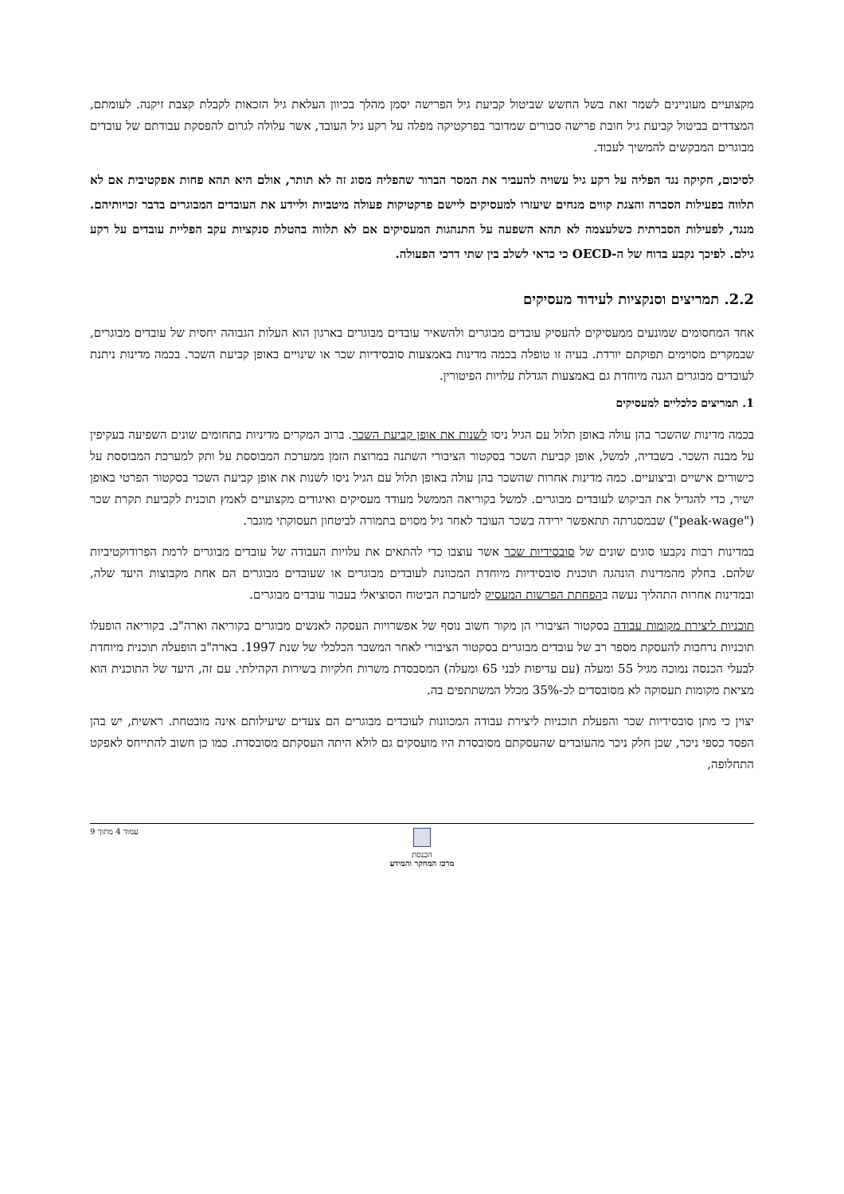מקצועיים מעוניינים לשמר זאת בשל החשש שביטול קביעת גיל הפרישה יסמן מהלך בכיוון העלאת גיל הזכאות לקבלת קצבת זיקנה. לעומתם, המצדדים בביטול קביעת גיל חובת פרישה סבורים שמדובר בפרקטיקה מפלה על רקע גיל העובד, אשר עלולה לגרום להפסקת עבודתם של עובדים מבוגרים המבקשים להמשיך לעבוד.
לסיכום, חקיקה נגד הפליה על רקע גיל עשויה להעביר את המסר הברור שהפליה מסוג זה לא תותר, אולם היא תהא פחות אפקטיבית אם לא תלווה בפעילות הסברה והצגת קווים מנחים שיעזרו למעסיקים ליישם פרקטיקות פעולה מיטביות וליידע את העובדים המבוגרים בדבר זכויותיהם. מנגד, לפעילות הסברתית כשלעצמה לא תהא השפעה על התנהגות המעסיקים אם לא תלווה בהטלת סנקציות עקב הפליית עובדים על רקע גילם. לפיכך נקבע בדוח של ה-OECD כי כדאי לשלב בין שתי דרכי הפעולה.
2.2. תמריצים וסנקציות לעידוד מעסיקים
אחד המחסומים שמונעים ממעסיקים להעסיק עובדים מבוגרים ולהשאיר עובדים מבוגרים בארגון הוא העלות הגבוהה יחסית של עובדים מבוגרים, שבמקרים מסוימים תפוקתם יורדת. בעיה זו טופלה בכמה מדינות באמצעות סובסידיות שכר או שינויים באופן קביעת השכר. בכמה מדינות ניתנת לעובדים מבוגרים הגנה מיוחדת גם באמצעות הגדלת עלויות הפיטורין.
1. תמריצים כלכליים למעסיקים
בכמה מדינות שהשכר בהן עולה באופן תלול עם הגיל ניסו לשנות את אופן קביעת השכר. ברוב המקרים מדיניות בתחומים שונים השפיעה בעקיפין על מבנה השכר. בשבדיה, למשל, אופן קביעת השכר בסקטור הציבורי השתנה במרוצת הזמן ממערכת המבוססת על ותק למערכת המבוססת על כישורים אישיים וביצועיים. כמה מדינות אחרות שהשכר בהן עולה באופן תלול עם הגיל ניסו לשנות את אופן קביעת השכר בסקטור הפרטי באופן ישיר, כדי להגדיל את הביקוש לעובדים מבוגרים. למשל בקוריאה הממשל מעודד מעסיקים ואיגודים מקצועיים לאמץ תוכנית לקביעת תקרת שכר ("peak-wage") שבמסגרתה תתאפשר ירידה בשכר העובד לאחר גיל מסוים בתמורה לביטחון תעסוקתי מוגבר.
במדינות רבות נקבעו סוגים שונים של סובסידיות שכר אשר עוצבו כדי להתאים את עלויות העבודה של עובדים מבוגרים לרמת הפרודוקטיביות שלהם. בחלק מהמדינות הונהגה תוכנית סובסידיות מיוחדת המכוונת לעובדים מבוגרים או שעובדים מבוגרים הם אחת מקבוצות היעד שלה, ובמדינות אחרות התהליך נעשה בהפחתת הפרשות המעסיק למערכת הביטוח הסוציאלי בעבור עובדים מבוגרים.
תוכניות ליצירת מקומות עבודה בסקטור הציבורי הן מקור חשוב נוסף של אפשרויות העסקה לאנשים מבוגרים בקוריאה וארה"ב. בקוריאה הופעלו תוכניות נרחבות להעסקת מספר רב של עובדים מבוגרים בסקטור הציבורי לאחר המשבר הכלכלי של שנת 1997. בארה"ב הופעלה תוכנית מיוחדת לבעלי הכנסה נמוכה מגיל 55 ומעלה (עם עדיפות לבני 65 ומעלה) המסבסדת משרות חלקיות בשירות הקהילתי. עם זה, היעד של התוכנית הוא מציאת מקומות תעסוקה לא מסובסדים לכ-35% מכלל המשתתפים בה.
יצוין כי מתן סובסידיות שכר והפעלת תוכניות ליצירת עבודה המכוונות לעובדים מבוגרים הם צעדים שיעילותם אינה מובטחת. ראשית, יש בהן הפסד כספי ניכר, שכן חלק ניכר מהעובדים שהעסקתם מסובסדת היו מועסקים גם לולא היתה העסקתם מסובסדת. כמו כן חשוב להתייחס לאפקט התחלופה,
עמוד 4 מתוך 9
הכנסת
מרכז המחקר והמידע